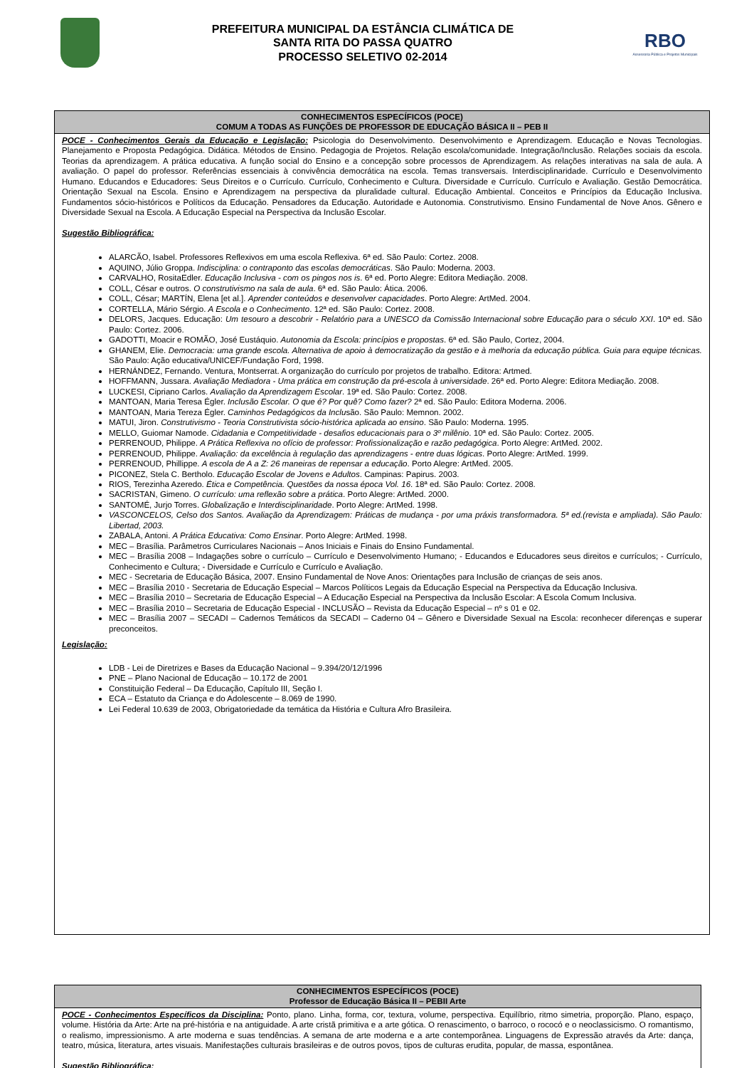PREFEITURA MUNICIPAL DA ESTÂNCIA CLIMÁTICA DE
SANTA RITA DO PASSA QUATRO
PROCESSO SELETIVO 02-2014
RBO
Assessoria Pública e Projetos Municipais
| CONHECIMENTOS ESPECÍFICOS (POCE) COMUM A TODAS AS FUNÇÕES DE PROFESSOR DE EDUCAÇÃO BÁSICA II – PEB II |
| --- |
| POCE - Conhecimentos Gerais da Educação e Legislação: Psicologia do Desenvolvimento. Desenvolvimento e Aprendizagem. Educação e Novas Tecnologias. Planejamento e Proposta Pedagógica. Didática. Métodos de Ensino. Pedagogia de Projetos. Relação escola/comunidade. Integração/Inclusão. Relações sociais da escola. Teorias da aprendizagem. A prática educativa. A função social do Ensino e a concepção sobre processos de Aprendizagem. As relações interativas na sala de aula. A avaliação. O papel do professor. Referências essenciais à convivência democrática na escola. Temas transversais. Interdisciplinaridade. Currículo e Desenvolvimento Humano. Educandos e Educadores: Seus Direitos e o Currículo. Currículo, Conhecimento e Cultura. Diversidade e Currículo. Currículo e Avaliação. Gestão Democrática. Orientação Sexual na Escola. Ensino e Aprendizagem na perspectiva da pluralidade cultural. Educação Ambiental. Conceitos e Princípios da Educação Inclusiva. Fundamentos sócio-históricos e Políticos da Educação. Pensadores da Educação. Autoridade e Autonomia. Construtivismo. Ensino Fundamental de Nove Anos. Gênero e Diversidade Sexual na Escola. A Educação Especial na Perspectiva da Inclusão Escolar. Sugestão Bibliográfica: ALARCÃO, Isabel. Professores Reflexivos em uma escola Reflexiva. 6ª ed. São Paulo: Cortez. 2008. AQUINO, Júlio Groppa. Indisciplina: o contraponto das escolas democráticas . São Paulo: Moderna. 2003. CARVALHO, RositaEdler. Educação Inclusiva - com os pingos nos is . 6ª ed. Porto Alegre: Editora Mediação. 2008. COLL, César e outros. O construtivismo na sala de aula . 6ª ed. São Paulo: Ática. 2006. COLL, César; MARTÍN, Elena [et al.]. Aprender conteúdos e desenvolver capacidades . Porto Alegre: ArtMed. 2004. CORTELLA, Mário Sérgio. A Escola e o Conhecimento . 12ª ed. São Paulo: Cortez. 2008. DELORS, Jacques. Educação: Um tesouro a descobrir - Relatório para a UNESCO da Comissão Internacional sobre Educação para o século XXI . 10ª ed. São Paulo: Cortez. 2006. GADOTTI, Moacir e ROMÃO, José Eustáquio. Autonomia da Escola: princípios e propostas . 6ª ed. São Paulo, Cortez, 2004. GHANEM, Elie. Democracia: uma grande escola. Alternativa de apoio à democratização da gestão e à melhoria da educação pública. Guia para equipe técnicas. São Paulo: Ação educativa/UNICEF/Fundação Ford, 1998. HERNÁNDEZ, Fernando. Ventura, Montserrat. A organização do currículo por projetos de trabalho. Editora: Artmed. HOFFMANN, Jussara. Avaliação Mediadora - Uma prática em construção da pré-escola à universidade . 26ª ed. Porto Alegre: Editora Mediação. 2008. LUCKESI, Cipriano Carlos. Avaliação da Aprendizagem Escolar . 19ª ed. São Paulo: Cortez. 2008. MANTOAN, Maria Teresa Égler. Inclusão Escolar. O que é? Por quê? Como fazer? 2ª ed. São Paulo: Editora Moderna. 2006. MANTOAN, Maria Tereza Égler. Caminhos Pedagógicos da Inclu são. São Paulo: Memnon. 2002. MATUI, Jiron. Construtivismo - Teoria Construtivista sócio-histórica aplicada ao ensino . São Paulo: Moderna. 1995. MELLO, Guiomar Namode. Cidadania e Competitividade - desafios educacionais para o 3º milênio . 10ª ed. São Paulo: Cortez. 2005. PERRENOUD, Philippe. A Prática Reflexiva no ofício de professor: Profissionalização e razão pedagógica . Porto Alegre: ArtMed. 2002. PERRENOUD, Philippe. Avaliação: da excelência à regulação das aprendizagens - entre duas lógicas . Porto Alegre: ArtMed. 1999. PERRENOUD, Phillippe. A escola de A a Z: 26 maneiras de repensar a educação . Porto Alegre: ArtMed. 2005. PICONEZ, Stela C. Bertholo. Educação Escolar de Jovens e Adultos . Campinas: Papirus. 2003. RIOS, Terezinha Azeredo. Ética e Competência. Questões da nossa época Vol. 16 . 18ª ed. São Paulo: Cortez. 2008. SACRISTAN, Gimeno. O currículo: uma reflexão sobre a prática . Porto Alegre: ArtMed. 2000. SANTOMÉ, Jurjo Torres. Globalização e Interdisciplinaridade . Porto Alegre: ArtMed. 1998. VASCONCELOS, Celso dos Santos. Avaliação da Aprendizagem: Práticas de mudança - por uma práxis transformadora. 5ª ed.(revista e ampliada). São Paulo: Libertad, 2003. ZABALA, Antoni. A Prática Educativa: Como Ensinar . Porto Alegre: ArtMed. 1998. MEC – Brasília. Parâmetros Curriculares Nacionais – Anos Iniciais e Finais do Ensino Fundamental. MEC – Brasília 2008 – Indagações sobre o currículo – Currículo e Desenvolvimento Humano; - Educandos e Educadores seus direitos e currículos; - Currículo, Conhecimento e Cultura; - Diversidade e Currículo e Currículo e Avaliação. MEC - Secretaria de Educação Básica, 2007. Ensino Fundamental de Nove Anos: Orientações para Inclusão de crianças de seis anos. MEC – Brasília 2010 - Secretaria de Educação Especial – Marcos Políticos Legais da Educação Especial na Perspectiva da Educação Inclusiva. MEC – Brasília 2010 – Secretaria de Educação Especial – A Educação Especial na Perspectiva da Inclusão Escolar: A Escola Comum Inclusiva. MEC – Brasília 2010 – Secretaria de Educação Especial - INCLUSÃO – Revista da Educação Especial – nº s 01 e 02. MEC – Brasília 2007 – SECADI – Cadernos Temáticos da SECADI – Caderno 04 – Gênero e Diversidade Sexual na Escola: reconhecer diferenças e superar preconceitos. Legislação: LDB - Lei de Diretrizes e Bases da Educação Nacional – 9.394/20/12/1996 PNE – Plano Nacional de Educação – 10.172 de 2001 Constituição Federal – Da Educação, Capítulo III, Seção I. ECA – Estatuto da Criança e do Adolescente – 8.069 de 1990. Lei Federal 10.639 de 2003, Obrigatoriedade da temática da História e Cultura Afro Brasileira. |
| CONHECIMENTOS ESPECÍFICOS (POCE) Professor de Educação Básica II – PEBII Arte |
| --- |
| POCE - Conhecimentos Específicos da Disciplina: Ponto, plano. Linha, forma, cor, textura, volume, perspectiva. Equilíbrio, ritmo simetria, proporção. Plano, espaço, volume. História da Arte: Arte na pré-história e na antiguidade. A arte cristã primitiva e a arte gótica. O renascimento, o barroco, o rococó e o neoclassicismo. O romantismo, o realismo, impressionismo. A arte moderna e suas tendências. A semana de arte moderna e a arte contemporânea. Linguagens de Expressão através da Arte: dança, teatro, música, literatura, artes visuais. Manifestações culturais brasileiras e de outros povos, tipos de culturas erudita, popular, de massa, espontânea. Sugestão Bibliográfica: |